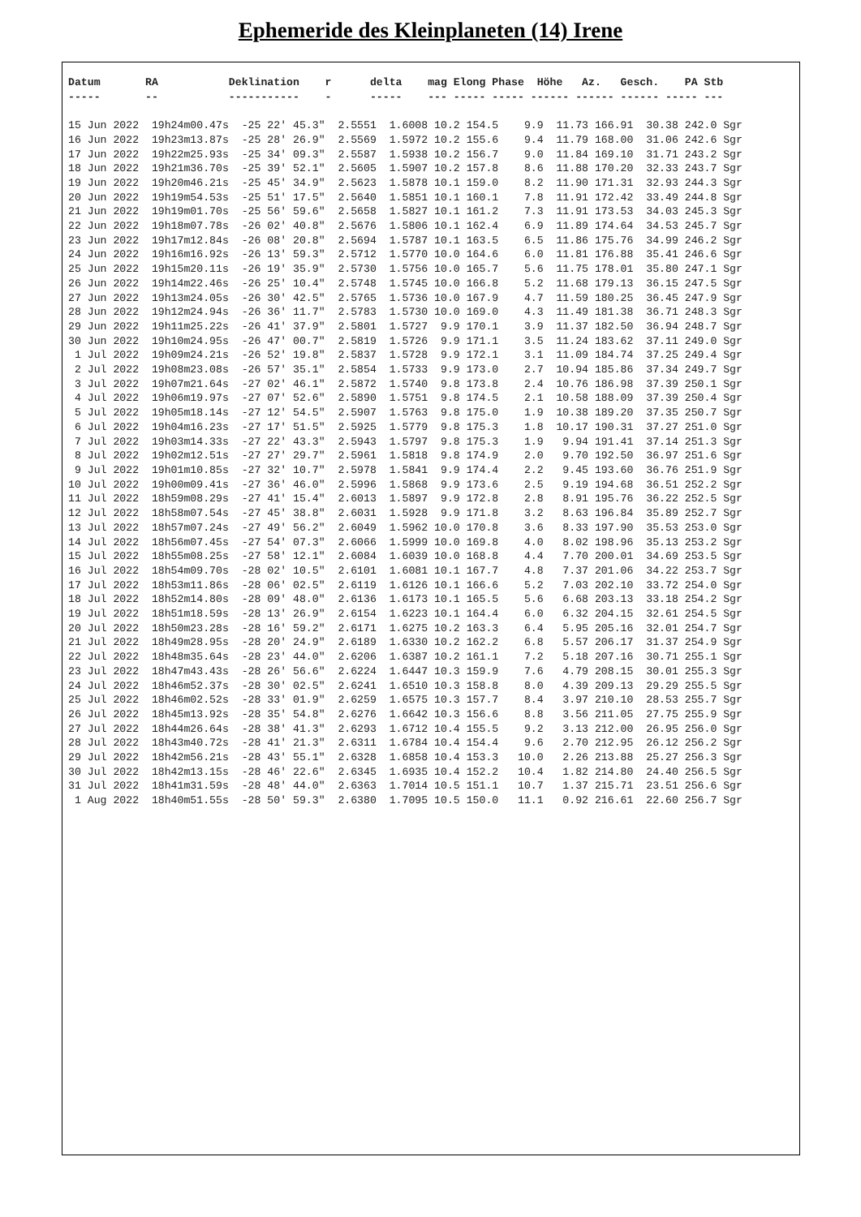Ephemeride des Kleinplaneten (14) Irene
| Datum RA Deklination r delta mag Elong Phase Höhe Az. Gesch. PA Stb |
| --- |
| ----- -- ----------- - ----- --- ----- ----- ------ ------ ------ ----- --- |
| 15 Jun 2022 19h24m00.47s -25 22' 45.3" 2.5551 1.6008 10.2 154.5 9.9 11.73 166.91 30.38 242.0 Sgr |
| 16 Jun 2022 19h23m13.87s -25 28' 26.9" 2.5569 1.5972 10.2 155.6 9.4 11.79 168.00 31.06 242.6 Sgr |
| 17 Jun 2022 19h22m25.93s -25 34' 09.3" 2.5587 1.5938 10.2 156.7 9.0 11.84 169.10 31.71 243.2 Sgr |
| 18 Jun 2022 19h21m36.70s -25 39' 52.1" 2.5605 1.5907 10.2 157.8 8.6 11.88 170.20 32.33 243.7 Sgr |
| 19 Jun 2022 19h20m46.21s -25 45' 34.9" 2.5623 1.5878 10.1 159.0 8.2 11.90 171.31 32.93 244.3 Sgr |
| 20 Jun 2022 19h19m54.53s -25 51' 17.5" 2.5640 1.5851 10.1 160.1 7.8 11.91 172.42 33.49 244.8 Sgr |
| 21 Jun 2022 19h19m01.70s -25 56' 59.6" 2.5658 1.5827 10.1 161.2 7.3 11.91 173.53 34.03 245.3 Sgr |
| 22 Jun 2022 19h18m07.78s -26 02' 40.8" 2.5676 1.5806 10.1 162.4 6.9 11.89 174.64 34.53 245.7 Sgr |
| 23 Jun 2022 19h17m12.84s -26 08' 20.8" 2.5694 1.5787 10.1 163.5 6.5 11.86 175.76 34.99 246.2 Sgr |
| 24 Jun 2022 19h16m16.92s -26 13' 59.3" 2.5712 1.5770 10.0 164.6 6.0 11.81 176.88 35.41 246.6 Sgr |
| 25 Jun 2022 19h15m20.11s -26 19' 35.9" 2.5730 1.5756 10.0 165.7 5.6 11.75 178.01 35.80 247.1 Sgr |
| 26 Jun 2022 19h14m22.46s -26 25' 10.4" 2.5748 1.5745 10.0 166.8 5.2 11.68 179.13 36.15 247.5 Sgr |
| 27 Jun 2022 19h13m24.05s -26 30' 42.5" 2.5765 1.5736 10.0 167.9 4.7 11.59 180.25 36.45 247.9 Sgr |
| 28 Jun 2022 19h12m24.94s -26 36' 11.7" 2.5783 1.5730 10.0 169.0 4.3 11.49 181.38 36.71 248.3 Sgr |
| 29 Jun 2022 19h11m25.22s -26 41' 37.9" 2.5801 1.5727 9.9 170.1 3.9 11.37 182.50 36.94 248.7 Sgr |
| 30 Jun 2022 19h10m24.95s -26 47' 00.7" 2.5819 1.5726 9.9 171.1 3.5 11.24 183.62 37.11 249.0 Sgr |
| 1 Jul 2022 19h09m24.21s -26 52' 19.8" 2.5837 1.5728 9.9 172.1 3.1 11.09 184.74 37.25 249.4 Sgr |
| 2 Jul 2022 19h08m23.08s -26 57' 35.1" 2.5854 1.5733 9.9 173.0 2.7 10.94 185.86 37.34 249.7 Sgr |
| 3 Jul 2022 19h07m21.64s -27 02' 46.1" 2.5872 1.5740 9.8 173.8 2.4 10.76 186.98 37.39 250.1 Sgr |
| 4 Jul 2022 19h06m19.97s -27 07' 52.6" 2.5890 1.5751 9.8 174.5 2.1 10.58 188.09 37.39 250.4 Sgr |
| 5 Jul 2022 19h05m18.14s -27 12' 54.5" 2.5907 1.5763 9.8 175.0 1.9 10.38 189.20 37.35 250.7 Sgr |
| 6 Jul 2022 19h04m16.23s -27 17' 51.5" 2.5925 1.5779 9.8 175.3 1.8 10.17 190.31 37.27 251.0 Sgr |
| 7 Jul 2022 19h03m14.33s -27 22' 43.3" 2.5943 1.5797 9.8 175.3 1.9 9.94 191.41 37.14 251.3 Sgr |
| 8 Jul 2022 19h02m12.51s -27 27' 29.7" 2.5961 1.5818 9.8 174.9 2.0 9.70 192.50 36.97 251.6 Sgr |
| 9 Jul 2022 19h01m10.85s -27 32' 10.7" 2.5978 1.5841 9.9 174.4 2.2 9.45 193.60 36.76 251.9 Sgr |
| 10 Jul 2022 19h00m09.41s -27 36' 46.0" 2.5996 1.5868 9.9 173.6 2.5 9.19 194.68 36.51 252.2 Sgr |
| 11 Jul 2022 18h59m08.29s -27 41' 15.4" 2.6013 1.5897 9.9 172.8 2.8 8.91 195.76 36.22 252.5 Sgr |
| 12 Jul 2022 18h58m07.54s -27 45' 38.8" 2.6031 1.5928 9.9 171.8 3.2 8.63 196.84 35.89 252.7 Sgr |
| 13 Jul 2022 18h57m07.24s -27 49' 56.2" 2.6049 1.5962 10.0 170.8 3.6 8.33 197.90 35.53 253.0 Sgr |
| 14 Jul 2022 18h56m07.45s -27 54' 07.3" 2.6066 1.5999 10.0 169.8 4.0 8.02 198.96 35.13 253.2 Sgr |
| 15 Jul 2022 18h55m08.25s -27 58' 12.1" 2.6084 1.6039 10.0 168.8 4.4 7.70 200.01 34.69 253.5 Sgr |
| 16 Jul 2022 18h54m09.70s -28 02' 10.5" 2.6101 1.6081 10.1 167.7 4.8 7.37 201.06 34.22 253.7 Sgr |
| 17 Jul 2022 18h53m11.86s -28 06' 02.5" 2.6119 1.6126 10.1 166.6 5.2 7.03 202.10 33.72 254.0 Sgr |
| 18 Jul 2022 18h52m14.80s -28 09' 48.0" 2.6136 1.6173 10.1 165.5 5.6 6.68 203.13 33.18 254.2 Sgr |
| 19 Jul 2022 18h51m18.59s -28 13' 26.9" 2.6154 1.6223 10.1 164.4 6.0 6.32 204.15 32.61 254.5 Sgr |
| 20 Jul 2022 18h50m23.28s -28 16' 59.2" 2.6171 1.6275 10.2 163.3 6.4 5.95 205.16 32.01 254.7 Sgr |
| 21 Jul 2022 18h49m28.95s -28 20' 24.9" 2.6189 1.6330 10.2 162.2 6.8 5.57 206.17 31.37 254.9 Sgr |
| 22 Jul 2022 18h48m35.64s -28 23' 44.0" 2.6206 1.6387 10.2 161.1 7.2 5.18 207.16 30.71 255.1 Sgr |
| 23 Jul 2022 18h47m43.43s -28 26' 56.6" 2.6224 1.6447 10.3 159.9 7.6 4.79 208.15 30.01 255.3 Sgr |
| 24 Jul 2022 18h46m52.37s -28 30' 02.5" 2.6241 1.6510 10.3 158.8 8.0 4.39 209.13 29.29 255.5 Sgr |
| 25 Jul 2022 18h46m02.52s -28 33' 01.9" 2.6259 1.6575 10.3 157.7 8.4 3.97 210.10 28.53 255.7 Sgr |
| 26 Jul 2022 18h45m13.92s -28 35' 54.8" 2.6276 1.6642 10.3 156.6 8.8 3.56 211.05 27.75 255.9 Sgr |
| 27 Jul 2022 18h44m26.64s -28 38' 41.3" 2.6293 1.6712 10.4 155.5 9.2 3.13 212.00 26.95 256.0 Sgr |
| 28 Jul 2022 18h43m40.72s -28 41' 21.3" 2.6311 1.6784 10.4 154.4 9.6 2.70 212.95 26.12 256.2 Sgr |
| 29 Jul 2022 18h42m56.21s -28 43' 55.1" 2.6328 1.6858 10.4 153.3 10.0 2.26 213.88 25.27 256.3 Sgr |
| 30 Jul 2022 18h42m13.15s -28 46' 22.6" 2.6345 1.6935 10.4 152.2 10.4 1.82 214.80 24.40 256.5 Sgr |
| 31 Jul 2022 18h41m31.59s -28 48' 44.0" 2.6363 1.7014 10.5 151.1 10.7 1.37 215.71 23.51 256.6 Sgr |
| 1 Aug 2022 18h40m51.55s -28 50' 59.3" 2.6380 1.7095 10.5 150.0 11.1 0.92 216.61 22.60 256.7 Sgr |